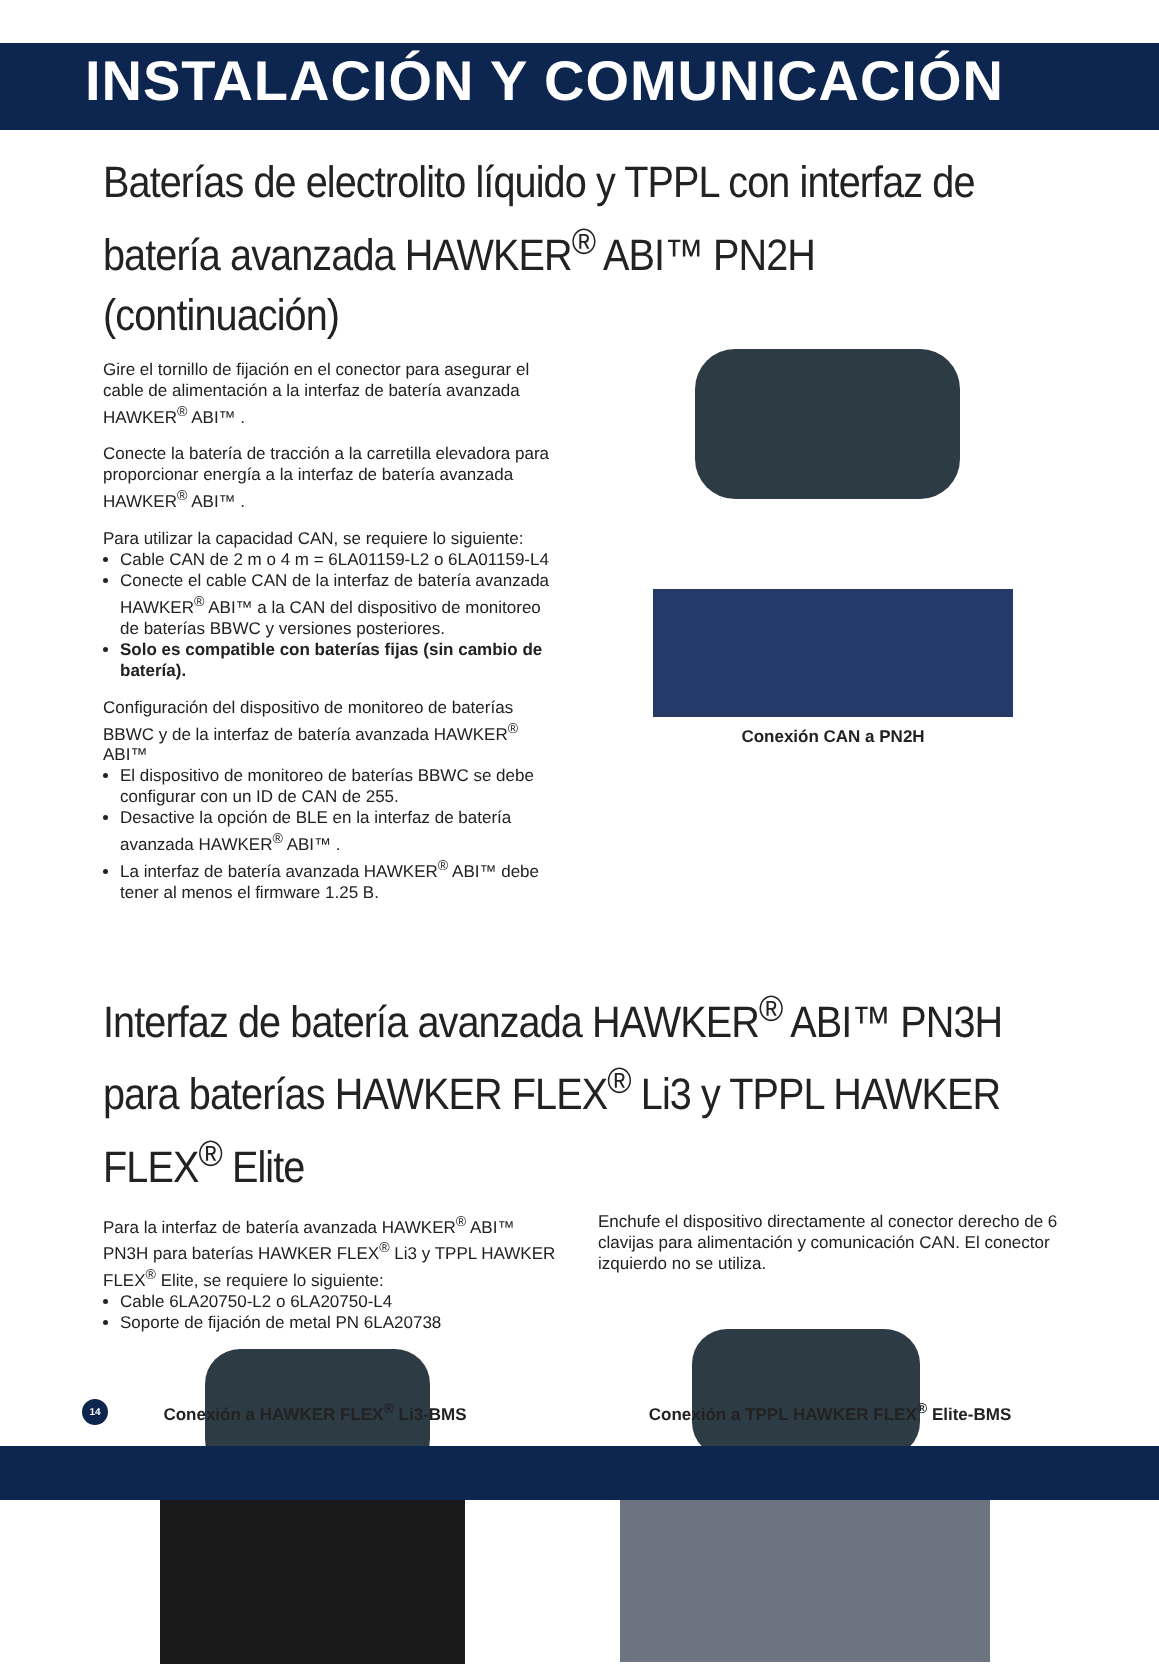INSTALACIÓN Y COMUNICACIÓN
Baterías de electrolito líquido y TPPL con interfaz de batería avanzada HAWKER<sup>®</sup> ABI™ PN2H (continuación)
Gire el tornillo de fijación en el conector para asegurar el cable de alimentación a la interfaz de batería avanzada HAWKER<sup>®</sup> ABI™ .
Conecte la batería de tracción a la carretilla elevadora para proporcionar energía a la interfaz de batería avanzada HAWKER<sup>®</sup> ABI™ .
Para utilizar la capacidad CAN, se requiere lo siguiente:
Cable CAN de 2 m o 4 m = 6LA01159-L2 o 6LA01159-L4
Conecte el cable CAN de la interfaz de batería avanzada HAWKER<sup>®</sup> ABI™ a la CAN del dispositivo de monitoreo de baterías BBWC y versiones posteriores.
Solo es compatible con baterías fijas (sin cambio de batería).
Configuración del dispositivo de monitoreo de baterías BBWC y de la interfaz de batería avanzada HAWKER<sup>®</sup> ABI™
El dispositivo de monitoreo de baterías BBWC se debe configurar con un ID de CAN de 255.
Desactive la opción de BLE en la interfaz de batería avanzada HAWKER<sup>®</sup> ABI™ .
La interfaz de batería avanzada HAWKER<sup>®</sup> ABI™ debe tener al menos el firmware 1.25 B.
Conexión CAN a PN2H
Interfaz de batería avanzada HAWKER<sup>®</sup> ABI™ PN3H para baterías HAWKER FLEX<sup>®</sup> Li3 y TPPL HAWKER FLEX<sup>®</sup> Elite
Para la interfaz de batería avanzada HAWKER<sup>®</sup> ABI™ PN3H para baterías HAWKER FLEX<sup>®</sup> Li3 y TPPL HAWKER FLEX<sup>®</sup> Elite, se requiere lo siguiente:
Cable 6LA20750-L2 o 6LA20750-L4
Soporte de fijación de metal PN 6LA20738
Enchufe el dispositivo directamente al conector derecho de 6 clavijas para alimentación y comunicación CAN. El conector izquierdo no se utiliza.
14
Conexión a HAWKER FLEX<sup>®</sup> Li3-BMS Conexión a TPPL HAWKER FLEX<sup>®</sup> Elite-BMS